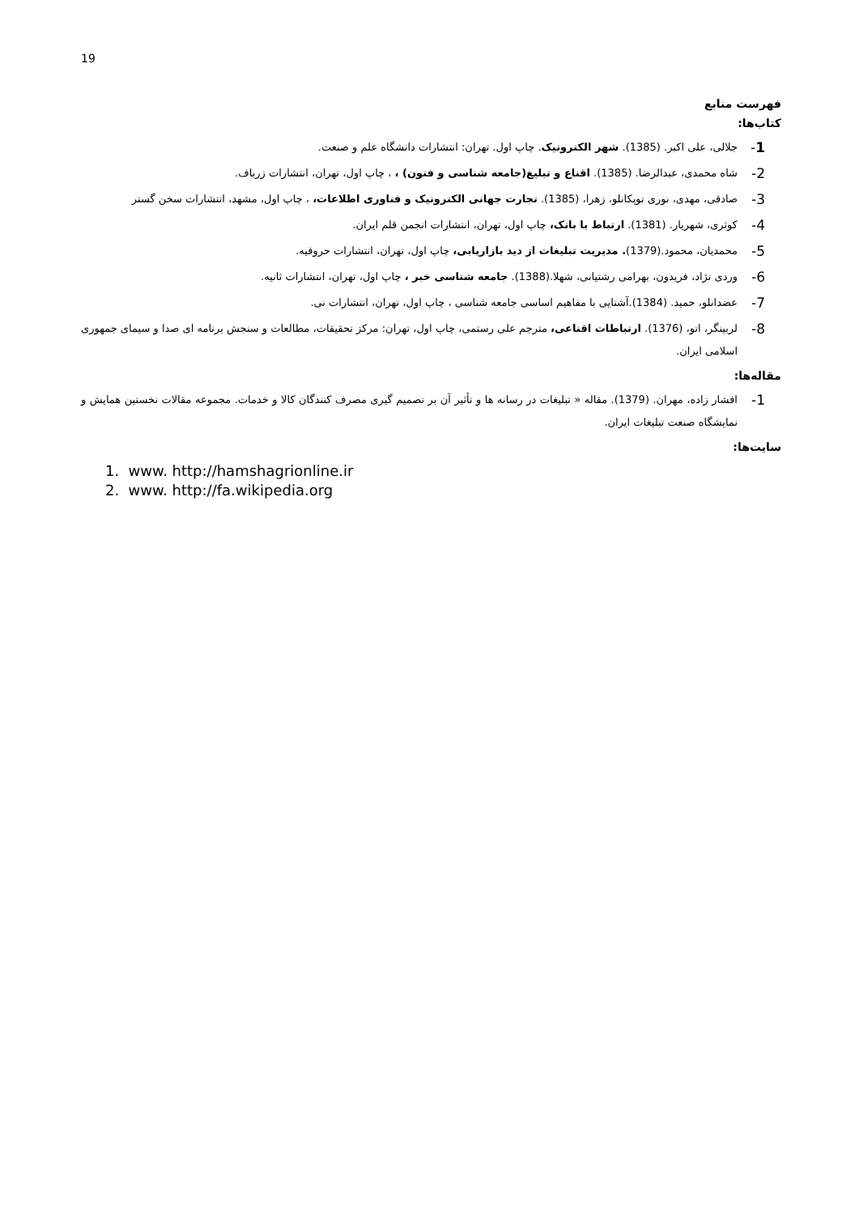19
فهرست منابع
کتاب‌ها:
1- جلالی، علی اکبر. (1385). شهر الکترونیک. چاپ اول. تهران: انتشارات دانشگاه علم و صنعت.
2- شاه محمدی، عبدالرضا. (1385). اقناع و تبلیغ(جامعه شناسی و فنون) ، ، چاپ اول، تهران، انتشارات زرباف.
3- صادقی، مهدی، نوری توپکانلو، زهرا، (1385). تجارت جهانی الکترونیک و فناوری اطلاعات، ، چاپ اول، مشهد، انتشارات سخن گستر
4- کوثری، شهریار. (1381). ارتباط با بانک، چاپ اول، تهران، انتشارات انجمن قلم ایران.
5- محمدیان، محمود.(1379). مدیریت تبلیغات از دید بازاریابی، چاپ اول، تهران، انتشارات حروفیه.
6- وردی نژاد، فریدون، بهرامی رشتیانی، شهلا.(1388). جامعه شناسی خبر ، چاپ اول، تهران، انتشارات ثانیه.
7- عضدانلو، حمید. (1384).آشنایی با مفاهیم اساسی جامعه شناسی ، چاپ اول، تهران، انتشارات نی.
8- لربینگر، اتو، (1376). ارتباطات اقناعی، مترجم علی رستمی، چاپ اول، تهران: مرکز تحقیقات، مطالعات و سنجش برنامه ای صدا و سیمای جمهوری اسلامی ایران.
مقاله‌ها:
1- افشار زاده، مهران. (1379). مقاله « تبلیغات در رسانه ها و تأثیر آن بر تصمیم گیری مصرف کنندگان کالا و خدمات. مجموعه مقالات نخستین همایش و نمایشگاه صنعت تبلیغات ایران.
سایت‌ها:
1. www. http://hamshagrionline.ir
2. www. http://fa.wikipedia.org